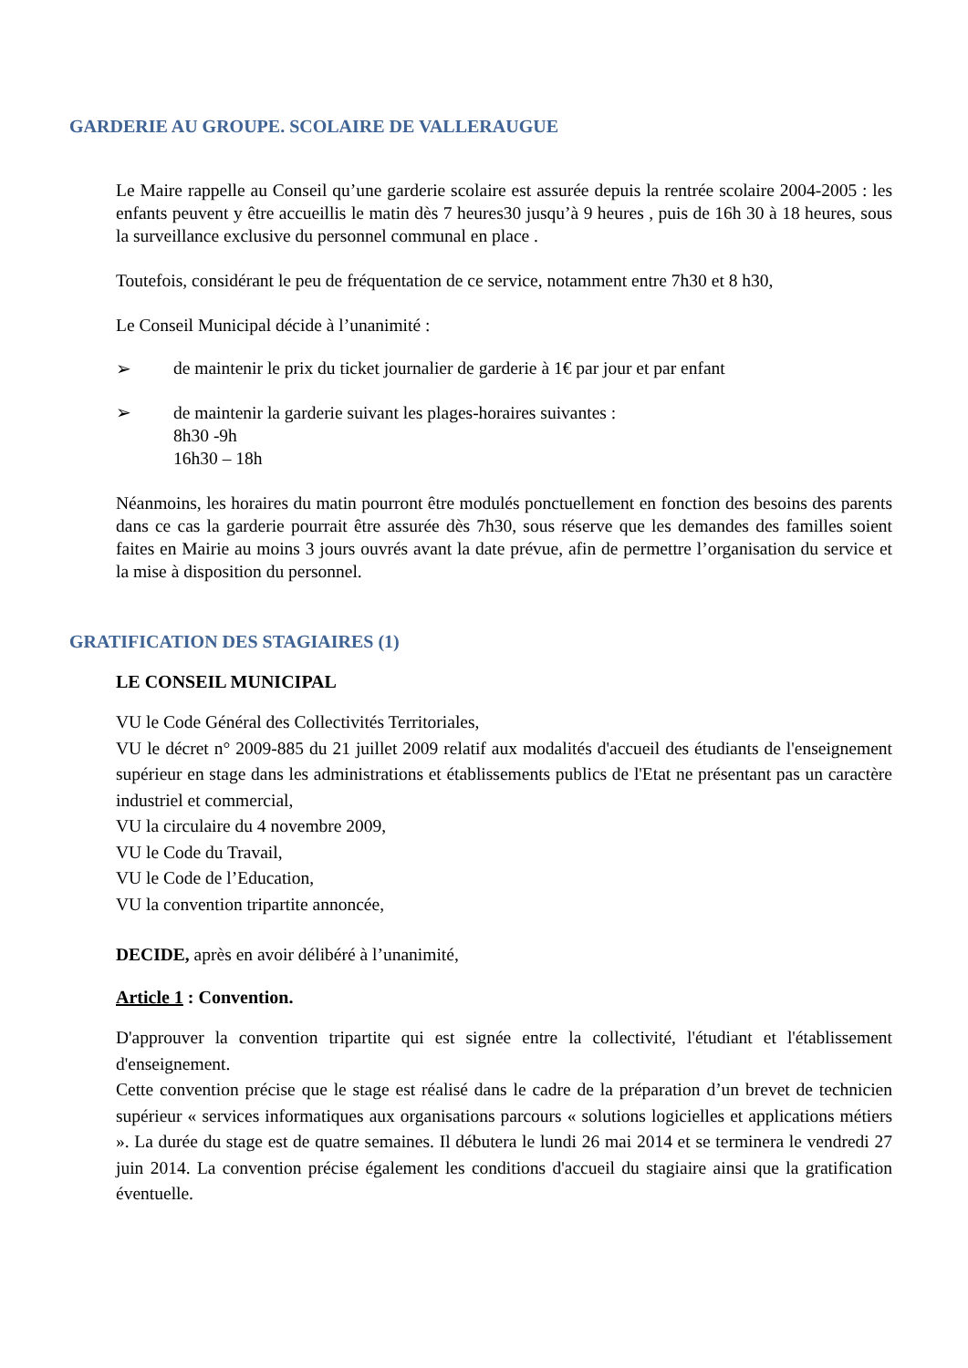GARDERIE AU GROUPE. SCOLAIRE DE VALLERAUGUE
Le Maire rappelle au Conseil qu’une garderie scolaire est assurée depuis la rentrée scolaire 2004-2005 : les enfants peuvent y être accueillis le matin dès 7 heures30 jusqu’à 9 heures , puis de 16h 30 à 18 heures, sous la surveillance exclusive du personnel communal en place .
Toutefois, considérant le peu de fréquentation de ce service, notamment entre 7h30 et 8 h30,
Le Conseil Municipal décide à l’unanimité :
➢ de maintenir le prix du ticket journalier de garderie à 1€ par jour et par enfant
➢ de maintenir la garderie suivant les plages-horaires suivantes :
8h30 -9h
16h30 – 18h
Néanmoins, les horaires du matin pourront être modulés ponctuellement en fonction des besoins des parents dans ce cas la garderie pourrait être assurée dès 7h30, sous réserve que les demandes des familles soient faites en Mairie au moins 3 jours ouvrés avant la date prévue, afin de permettre l’organisation du service et la mise à disposition du personnel.
GRATIFICATION DES STAGIAIRES (1)
LE CONSEIL MUNICIPAL
VU le Code Général des Collectivités Territoriales,
VU le décret n° 2009-885 du 21 juillet 2009 relatif aux modalités d'accueil des étudiants de l'enseignement supérieur en stage dans les administrations et établissements publics de l'Etat ne présentant pas un caractère industriel et commercial,
VU la circulaire du 4 novembre 2009,
VU le Code du Travail,
VU le Code de l’Education,
VU la convention tripartite annoncée,
DECIDE, après en avoir délibéré à l’unanimité,
Article 1 : Convention.
D'approuver la convention tripartite qui est signée entre la collectivité, l'étudiant et l'établissement d'enseignement.
Cette convention précise que le stage est réalisé dans le cadre de la préparation d’un brevet de technicien supérieur « services informatiques aux organisations parcours « solutions logicielles et applications métiers ». La durée du stage est de quatre semaines. Il débutera le lundi 26 mai 2014 et se terminera le vendredi 27 juin 2014. La convention précise également les conditions d'accueil du stagiaire ainsi que la gratification éventuelle.